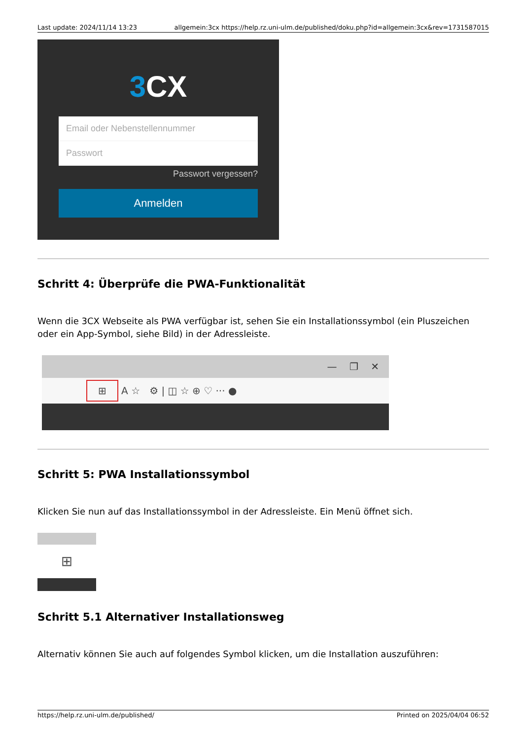Last update: 2024/11/14 13:23 allgemein:3cx https://help.rz.uni-ulm.de/published/doku.php?id=allgemein:3cx&rev=1731587015
3 CX
Email oder Nebenstellennummer
Passwort
Passwort vergessen?
Anmelden
Schritt 4: Überprüfe die PWA-Funktionalität
Wenn die 3CX Webseite als PWA verfügbar ist, sehen Sie ein Installationssymbol (ein Pluszeichen oder ein App-Symbol, siehe Bild) in der Adressleiste.
— ❐ ✕
⊞ A ☆ ⚙ | ◫ ☆ ⊕ ♡ ··· ●
Schritt 5: PWA Installationssymbol
Klicken Sie nun auf das Installationssymbol in der Adressleiste. Ein Menü öffnet sich.
⊞
Schritt 5.1 Alternativer Installationsweg
Alternativ können Sie auch auf folgendes Symbol klicken, um die Installation auszuführen:
https://help.rz.uni-ulm.de/published/ Printed on 2025/04/04 06:52